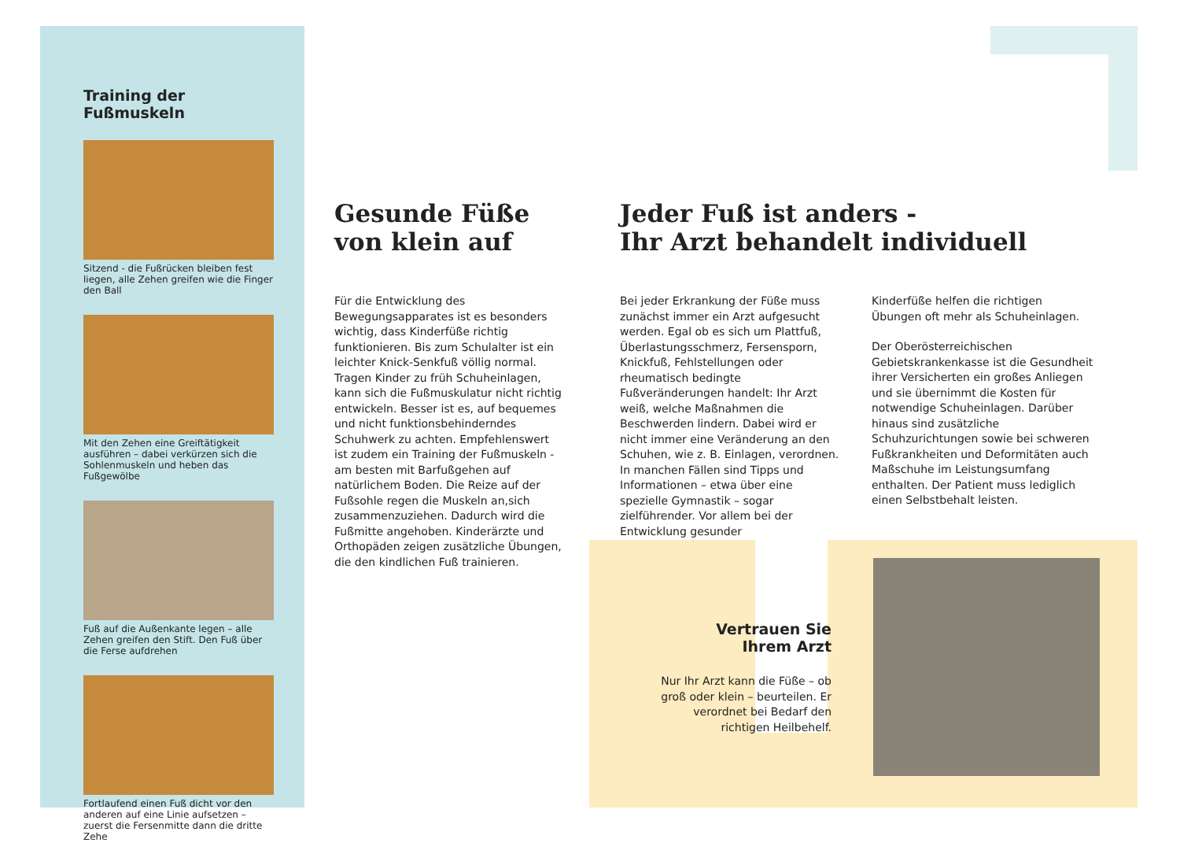Training der Fußmuskeln
Sitzend - die Fußrücken bleiben fest liegen, alle Zehen greifen wie die Finger den Ball
Mit den Zehen eine Greiftätigkeit ausführen – dabei verkürzen sich die Sohlenmuskeln und heben das Fußgewölbe
Fuß auf die Außenkante legen – alle Zehen greifen den Stift. Den Fuß über die Ferse aufdrehen
Fortlaufend einen Fuß dicht vor den anderen auf eine Linie aufsetzen – zuerst die Fersenmitte dann die dritte Zehe
Gesunde Füße
von klein auf
Für die Entwicklung des Bewegungsapparates ist es besonders wichtig, dass Kinderfüße richtig funktionieren. Bis zum Schulalter ist ein leichter Knick-Senkfuß völlig normal. Tragen Kinder zu früh Schuheinlagen, kann sich die Fußmuskulatur nicht richtig entwickeln. Besser ist es, auf bequemes und nicht funktionsbehinderndes Schuhwerk zu achten. Empfehlenswert ist zudem ein Training der Fußmuskeln - am besten mit Barfußgehen auf natürlichem Boden. Die Reize auf der Fußsohle regen die Muskeln an,sich zusammenzuziehen. Dadurch wird die Fußmitte angehoben. Kinderärzte und Orthopäden zeigen zusätzliche Übungen, die den kindlichen Fuß trainieren.
Jeder Fuß ist anders -
Ihr Arzt behandelt individuell
Bei jeder Erkrankung der Füße muss zunächst immer ein Arzt aufgesucht werden. Egal ob es sich um Plattfuß, Überlastungsschmerz, Fersensporn, Knickfuß, Fehlstellungen oder rheumatisch bedingte Fußveränderungen handelt: Ihr Arzt weiß, welche Maßnahmen die Beschwerden lindern. Dabei wird er nicht immer eine Veränderung an den Schuhen, wie z. B. Einlagen, verordnen. In manchen Fällen sind Tipps und Informationen – etwa über eine spezielle Gymnastik – sogar zielführender. Vor allem bei der Entwicklung gesunder
Kinderfüße helfen die richtigen Übungen oft mehr als Schuheinlagen.
Der Oberösterreichischen Gebietskrankenkasse ist die Gesundheit ihrer Versicherten ein großes Anliegen und sie übernimmt die Kosten für notwendige Schuheinlagen. Darüber hinaus sind zusätzliche Schuhzurichtungen sowie bei schweren Fußkrankheiten und Deformitäten auch Maßschuhe im Leistungsumfang enthalten. Der Patient muss lediglich einen Selbstbehalt leisten.
Vertrauen Sie
Ihrem Arzt
Nur Ihr Arzt kann die Füße – ob groß oder klein – beurteilen. Er verordnet bei Bedarf den richtigen Heilbehelf.